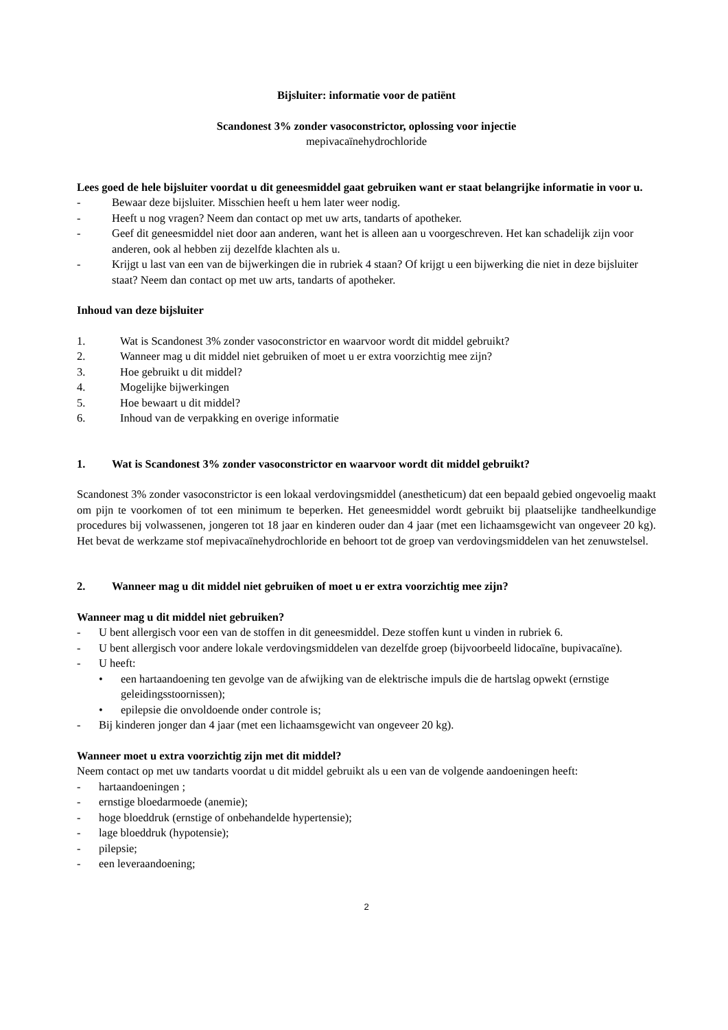Bijsluiter: informatie voor de patiënt
Scandonest 3% zonder vasoconstrictor, oplossing voor injectie
mepivacaïnehydrochloride
Lees goed de hele bijsluiter voordat u dit geneesmiddel gaat gebruiken want er staat belangrijke informatie in voor u.
- Bewaar deze bijsluiter. Misschien heeft u hem later weer nodig.
- Heeft u nog vragen? Neem dan contact op met uw arts, tandarts of apotheker.
- Geef dit geneesmiddel niet door aan anderen, want het is alleen aan u voorgeschreven. Het kan schadelijk zijn voor anderen, ook al hebben zij dezelfde klachten als u.
- Krijgt u last van een van de bijwerkingen die in rubriek 4 staan? Of krijgt u een bijwerking die niet in deze bijsluiter staat? Neem dan contact op met uw arts, tandarts of apotheker.
Inhoud van deze bijsluiter
1. Wat is Scandonest 3% zonder vasoconstrictor en waarvoor wordt dit middel gebruikt?
2. Wanneer mag u dit middel niet gebruiken of moet u er extra voorzichtig mee zijn?
3. Hoe gebruikt u dit middel?
4. Mogelijke bijwerkingen
5. Hoe bewaart u dit middel?
6. Inhoud van de verpakking en overige informatie
1. Wat is Scandonest 3% zonder vasoconstrictor en waarvoor wordt dit middel gebruikt?
Scandonest 3% zonder vasoconstrictor is een lokaal verdovingsmiddel (anestheticum) dat een bepaald gebied ongevoelig maakt om pijn te voorkomen of tot een minimum te beperken. Het geneesmiddel wordt gebruikt bij plaatselijke tandheelkundige procedures bij volwassenen, jongeren tot 18 jaar en kinderen ouder dan 4 jaar (met een lichaamsgewicht van ongeveer 20 kg). Het bevat de werkzame stof mepivacaïnehydrochloride en behoort tot de groep van verdovingsmiddelen van het zenuwstelsel.
2. Wanneer mag u dit middel niet gebruiken of moet u er extra voorzichtig mee zijn?
Wanneer mag u dit middel niet gebruiken?
- U bent allergisch voor een van de stoffen in dit geneesmiddel. Deze stoffen kunt u vinden in rubriek 6.
- U bent allergisch voor andere lokale verdovingsmiddelen van dezelfde groep (bijvoorbeeld lidocaïne, bupivacaïne).
- U heeft:
• een hartaandoening ten gevolge van de afwijking van de elektrische impuls die de hartslag opwekt (ernstige geleidingsstoornissen);
• epilepsie die onvoldoende onder controle is;
- Bij kinderen jonger dan 4 jaar (met een lichaamsgewicht van ongeveer 20 kg).
Wanneer moet u extra voorzichtig zijn met dit middel?
Neem contact op met uw tandarts voordat u dit middel gebruikt als u een van de volgende aandoeningen heeft:
- hartaandoeningen ;
- ernstige bloedarmoede (anemie);
- hoge bloeddruk (ernstige of onbehandelde hypertensie);
- lage bloeddruk (hypotensie);
- pilepsie;
- een leveraandoening;
2